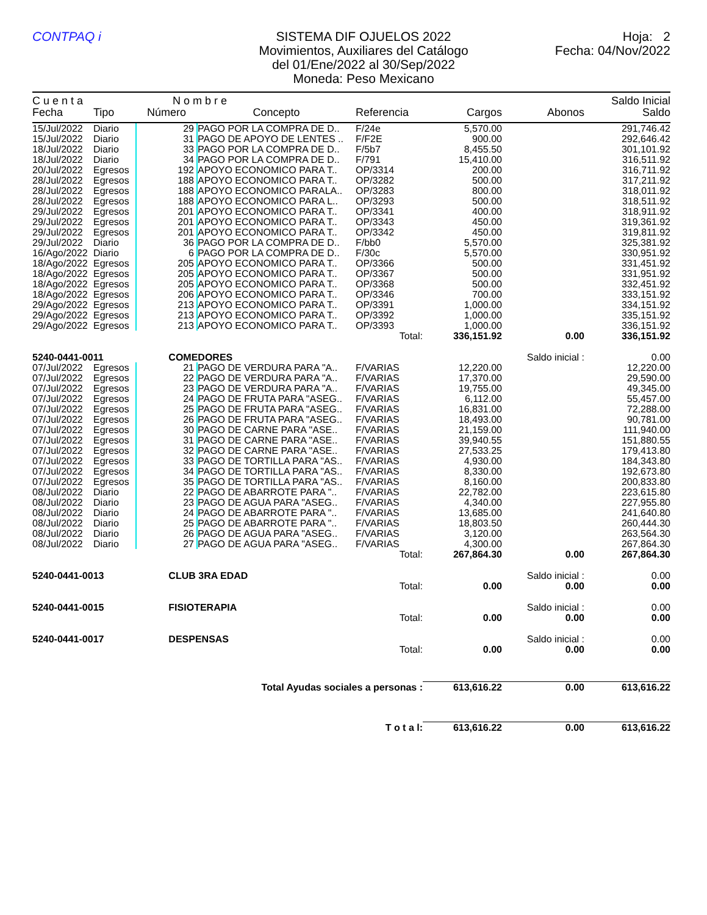CONTPAQ i SISTEMA DIF OJUELOS 2022
Movimientos, Auxiliares del Catálogo
del 01/Ene/2022 al 30/Sep/2022
Moneda: Peso Mexicano
Hoja: 2
Fecha: 04/Nov/2022
| C u e n t a | | N o m b r e | | | | | Saldo Inicial |
| --- | --- | --- | --- | --- | --- | --- | --- |
| Fecha | Tipo | Número | Concepto | Referencia | Cargos | Abonos | Saldo |
| 15/Jul/2022 | Diario | 29 | PAGO POR LA COMPRA DE D.. | F/24e | 5,570.00 | | 291,746.42 |
| 15/Jul/2022 | Diario | 31 | PAGO DE APOYO DE LENTES .. | F/F2E | 900.00 | | 292,646.42 |
| 18/Jul/2022 | Diario | 33 | PAGO POR LA COMPRA DE D.. | F/5b7 | 8,455.50 | | 301,101.92 |
| 18/Jul/2022 | Diario | 34 | PAGO POR LA COMPRA DE D.. | F/791 | 15,410.00 | | 316,511.92 |
| 20/Jul/2022 | Egresos | 192 | APOYO ECONOMICO PARA T.. | OP/3314 | 200.00 | | 316,711.92 |
| 28/Jul/2022 | Egresos | 188 | APOYO ECONOMICO PARA T.. | OP/3282 | 500.00 | | 317,211.92 |
| 28/Jul/2022 | Egresos | 188 | APOYO ECONOMICO PARALA.. | OP/3283 | 800.00 | | 318,011.92 |
| 28/Jul/2022 | Egresos | 188 | APOYO ECONOMICO PARA L.. | OP/3293 | 500.00 | | 318,511.92 |
| 29/Jul/2022 | Egresos | 201 | APOYO ECONOMICO PARA T.. | OP/3341 | 400.00 | | 318,911.92 |
| 29/Jul/2022 | Egresos | 201 | APOYO ECONOMICO PARA T.. | OP/3343 | 450.00 | | 319,361.92 |
| 29/Jul/2022 | Egresos | 201 | APOYO ECONOMICO PARA T.. | OP/3342 | 450.00 | | 319,811.92 |
| 29/Jul/2022 | Diario | 36 | PAGO POR LA COMPRA DE D.. | F/bb0 | 5,570.00 | | 325,381.92 |
| 16/Ago/2022 | Diario | 6 | PAGO POR LA COMPRA DE D.. | F/30c | 5,570.00 | | 330,951.92 |
| 18/Ago/2022 | Egresos | 205 | APOYO ECONOMICO PARA T.. | OP/3366 | 500.00 | | 331,451.92 |
| 18/Ago/2022 | Egresos | 205 | APOYO ECONOMICO PARA T.. | OP/3367 | 500.00 | | 331,951.92 |
| 18/Ago/2022 | Egresos | 205 | APOYO ECONOMICO PARA T.. | OP/3368 | 500.00 | | 332,451.92 |
| 18/Ago/2022 | Egresos | 206 | APOYO ECONOMICO PARA T.. | OP/3346 | 700.00 | | 333,151.92 |
| 29/Ago/2022 | Egresos | 213 | APOYO ECONOMICO PARA T.. | OP/3391 | 1,000.00 | | 334,151.92 |
| 29/Ago/2022 | Egresos | 213 | APOYO ECONOMICO PARA T.. | OP/3392 | 1,000.00 | | 335,151.92 |
| 29/Ago/2022 | Egresos | 213 | APOYO ECONOMICO PARA T.. | OP/3393 | 1,000.00 | | 336,151.92 |
| Total: | | | | | 336,151.92 | 0.00 | 336,151.92 |
| 5240-0441-0011 | | COMEDORES | | | | Saldo inicial : | 0.00 |
| 07/Jul/2022 | Egresos | 21 | PAGO DE VERDURA PARA "A.. | F/VARIAS | 12,220.00 | | 12,220.00 |
| 07/Jul/2022 | Egresos | 22 | PAGO DE VERDURA PARA "A.. | F/VARIAS | 17,370.00 | | 29,590.00 |
| 07/Jul/2022 | Egresos | 23 | PAGO DE VERDURA PARA "A.. | F/VARIAS | 19,755.00 | | 49,345.00 |
| 07/Jul/2022 | Egresos | 24 | PAGO DE FRUTA PARA "ASEG.. | F/VARIAS | 6,112.00 | | 55,457.00 |
| 07/Jul/2022 | Egresos | 25 | PAGO DE FRUTA PARA "ASEG.. | F/VARIAS | 16,831.00 | | 72,288.00 |
| 07/Jul/2022 | Egresos | 26 | PAGO DE FRUTA PARA "ASEG.. | F/VARIAS | 18,493.00 | | 90,781.00 |
| 07/Jul/2022 | Egresos | 30 | PAGO DE CARNE PARA "ASE.. | F/VARIAS | 21,159.00 | | 111,940.00 |
| 07/Jul/2022 | Egresos | 31 | PAGO DE CARNE PARA "ASE.. | F/VARIAS | 39,940.55 | | 151,880.55 |
| 07/Jul/2022 | Egresos | 32 | PAGO DE CARNE PARA "ASE.. | F/VARIAS | 27,533.25 | | 179,413.80 |
| 07/Jul/2022 | Egresos | 33 | PAGO DE TORTILLA PARA "AS.. | F/VARIAS | 4,930.00 | | 184,343.80 |
| 07/Jul/2022 | Egresos | 34 | PAGO DE TORTILLA PARA "AS.. | F/VARIAS | 8,330.00 | | 192,673.80 |
| 07/Jul/2022 | Egresos | 35 | PAGO DE TORTILLA PARA "AS.. | F/VARIAS | 8,160.00 | | 200,833.80 |
| 08/Jul/2022 | Diario | 22 | PAGO DE ABARROTE PARA ".. | F/VARIAS | 22,782.00 | | 223,615.80 |
| 08/Jul/2022 | Diario | 23 | PAGO DE AGUA PARA "ASEG.. | F/VARIAS | 4,340.00 | | 227,955.80 |
| 08/Jul/2022 | Diario | 24 | PAGO DE ABARROTE PARA ".. | F/VARIAS | 13,685.00 | | 241,640.80 |
| 08/Jul/2022 | Diario | 25 | PAGO DE ABARROTE PARA ".. | F/VARIAS | 18,803.50 | | 260,444.30 |
| 08/Jul/2022 | Diario | 26 | PAGO DE AGUA PARA "ASEG.. | F/VARIAS | 3,120.00 | | 263,564.30 |
| 08/Jul/2022 | Diario | 27 | PAGO DE AGUA PARA "ASEG.. | F/VARIAS | 4,300.00 | | 267,864.30 |
| Total: | | | | | 267,864.30 | 0.00 | 267,864.30 |
| 5240-0441-0013 | | CLUB 3RA EDAD | | | | Saldo inicial : | 0.00 |
| Total: | | | | | 0.00 | 0.00 | 0.00 |
| 5240-0441-0015 | | FISIOTERAPIA | | | | Saldo inicial : | 0.00 |
| Total: | | | | | 0.00 | 0.00 | 0.00 |
| 5240-0441-0017 | | DESPENSAS | | | | Saldo inicial : | 0.00 |
| Total: | | | | | 0.00 | 0.00 | 0.00 |
| Total Ayudas sociales a personas : | | | | | 613,616.22 | 0.00 | 613,616.22 |
| T o t a l: | | | | | 613,616.22 | 0.00 | 613,616.22 |